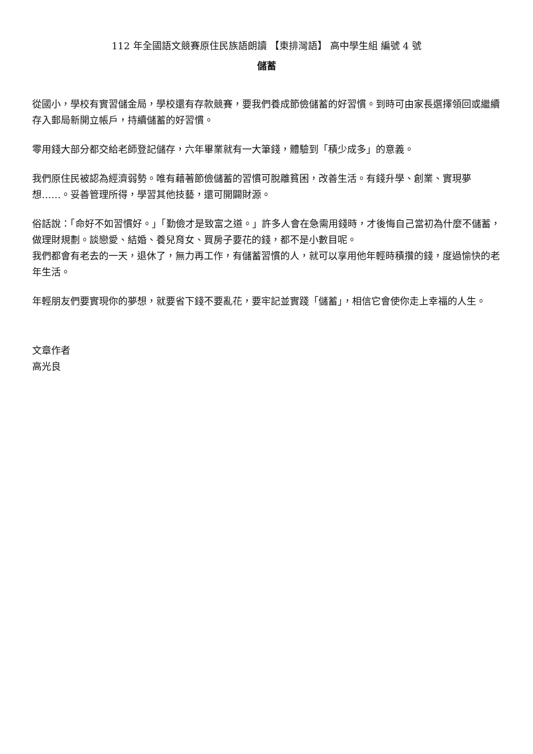112 年全國語文競賽原住民族語朗讀 【東排灣語】 高中學生組 編號 4 號
儲蓄
從國小，學校有實習儲金局，學校還有存款競賽，要我們養成節儉儲蓄的好習慣。到時可由家長選擇領回或繼續存入郵局新開立帳戶，持續儲蓄的好習慣。
零用錢大部分都交給老師登記儲存，六年畢業就有一大筆錢，體驗到「積少成多」的意義。
我們原住民被認為經濟弱勢。唯有藉著節儉儲蓄的習慣可脫離貧困，改善生活。有錢升學、創業、實現夢想……。妥善管理所得，學習其他技藝，還可開闢財源。
俗話說：「命好不如習慣好。」「勤儉才是致富之道。」許多人會在急需用錢時，才後悔自己當初為什麼不儲蓄，做理財規劃。談戀愛、結婚、養兒育女、買房子要花的錢，都不是小數目呢。
我們都會有老去的一天，退休了，無力再工作，有儲蓄習慣的人，就可以享用他年輕時積攢的錢，度過愉快的老年生活。
年輕朋友們要實現你的夢想，就要省下錢不要亂花，要牢記並實踐「儲蓄」，相信它會使你走上幸福的人生。
文章作者
高光良